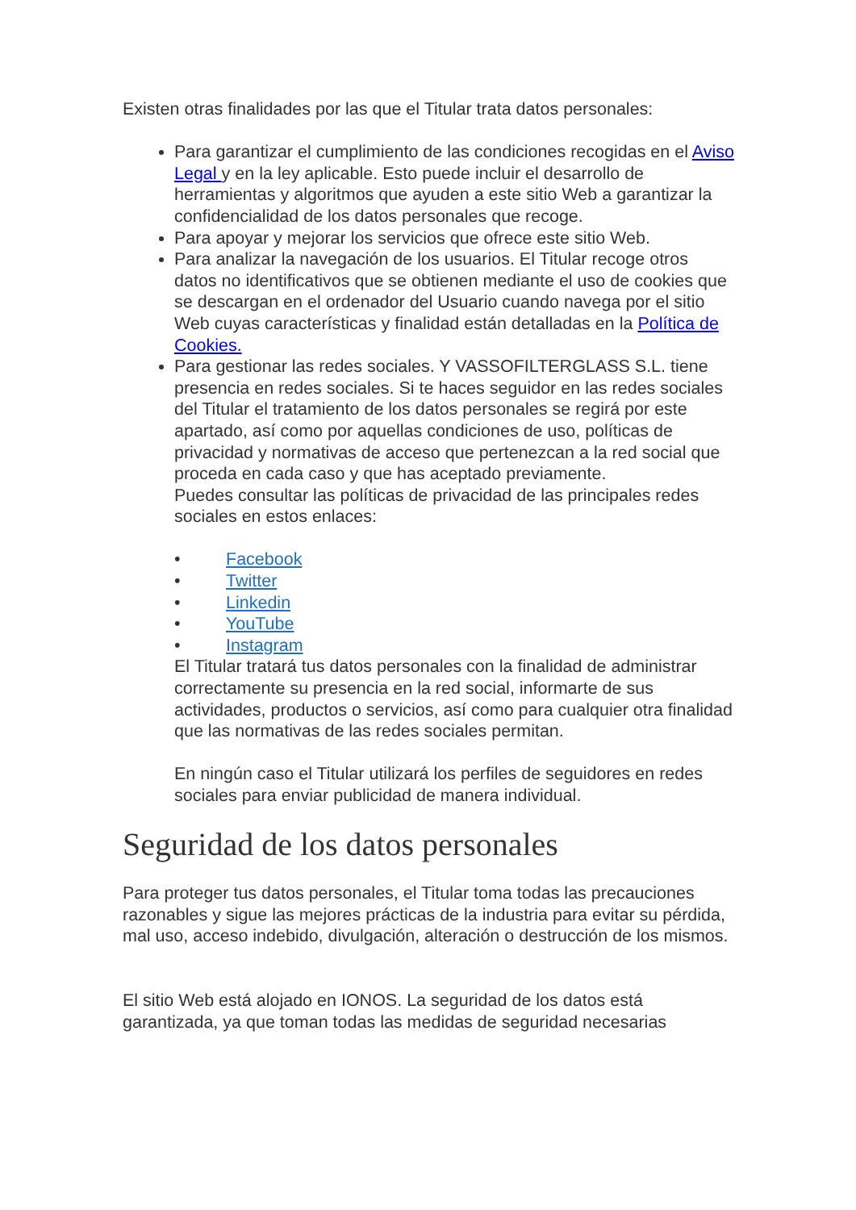Existen otras finalidades por las que el Titular trata datos personales:
Para garantizar el cumplimiento de las condiciones recogidas en el Aviso Legal y en la ley aplicable. Esto puede incluir el desarrollo de herramientas y algoritmos que ayuden a este sitio Web a garantizar la confidencialidad de los datos personales que recoge.
Para apoyar y mejorar los servicios que ofrece este sitio Web.
Para analizar la navegación de los usuarios. El Titular recoge otros datos no identificativos que se obtienen mediante el uso de cookies que se descargan en el ordenador del Usuario cuando navega por el sitio Web cuyas características y finalidad están detalladas en la Política de Cookies.
Para gestionar las redes sociales. Y VASSOFILTERGLASS S.L. tiene presencia en redes sociales. Si te haces seguidor en las redes sociales del Titular el tratamiento de los datos personales se regirá por este apartado, así como por aquellas condiciones de uso, políticas de privacidad y normativas de acceso que pertenezcan a la red social que proceda en cada caso y que has aceptado previamente.
Puedes consultar las políticas de privacidad de las principales redes sociales en estos enlaces:
• Facebook
• Twitter
• Linkedin
• YouTube
• Instagram
El Titular tratará tus datos personales con la finalidad de administrar correctamente su presencia en la red social, informarte de sus actividades, productos o servicios, así como para cualquier otra finalidad que las normativas de las redes sociales permitan.
En ningún caso el Titular utilizará los perfiles de seguidores en redes sociales para enviar publicidad de manera individual.
Seguridad de los datos personales
Para proteger tus datos personales, el Titular toma todas las precauciones razonables y sigue las mejores prácticas de la industria para evitar su pérdida, mal uso, acceso indebido, divulgación, alteración o destrucción de los mismos.
El sitio Web está alojado en IONOS. La seguridad de los datos está garantizada, ya que toman todas las medidas de seguridad necesarias